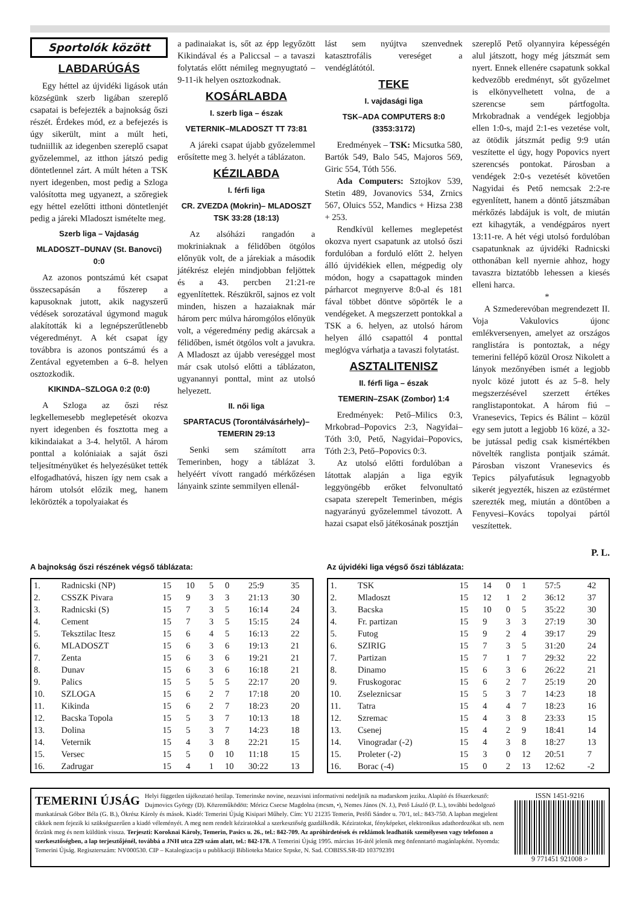Sportolók között
LABDARÚGÁS
Egy héttel az újvidéki ligások után községünk szerb ligában szereplő csapatai is befejezték a bajnokság őszi részét. Érdekes mód, ez a befejezés is úgy sikerült, mint a múlt heti, tudniillik az idegenben szereplő csapat győzelemmel, az itthon játszó pedig döntetlennel zárt. A múlt héten a TSK nyert idegenben, most pedig a Szloga valósította meg ugyanezt, a szőregiek egy héttel ezelőtti itthoni döntetlenjét pedig a járeki Mladoszt ismételte meg.
Szerb liga – Vajdaság
MLADOSZT–DUNAV (St. Banovci) 0:0
Az azonos pontszámú két csapat összecsapásán a főszerep a kapusoknak jutott, akik nagyszerű védések sorozatával úgymond maguk alakították ki a legnépszerűtlenebb végeredményt. A két csapat így továbbra is azonos pontszámú és a Zentával egyetemben a 6–8. helyen osztozkodik.
KIKINDA–SZLOGA 0:2 (0:0)
A Szloga az őszi rész legkellemesebb meglepetését okozva nyert idegenben és fosztotta meg a kikindaiakat a 3-4. helytől. A három ponttal a kolóniaiak a saját őszi teljesítményüket és helyezésüket tették elfogadhatóvá, hiszen így nem csak a három utolsót előzik meg, hanem lekörözték a topolyaiakat és
a padinaiakat is, sőt az épp legyőzött Kikindával és a Paliccsal – a tavaszi folytatás előtt némileg megnyugtató – 9-11-ik helyen osztozkodnak.
KOSÁRLABDA
I. szerb liga – észak
VETERNIK–MLADOSZT TT 73:81
A járeki csapat újabb győzelemmel erősítette meg 3. helyét a táblázaton.
KÉZILABDA
I. férfi liga
CR. ZVEZDA (Mokrin)– MLADOSZT TSK 33:28 (18:13)
Az alsóházi rangadón a mokriniaknak a félidőben ötgólos előnyük volt, de a járekiak a második játékrész elején mindjobban feljöttek és a 43. percben 21:21-re egyenlítettek. Részükről, sajnos ez volt minden, hiszen a hazaiaknak már három perc múlva háromgólos előnyük volt, a végeredmény pedig akárcsak a félidőben, ismét ötgólos volt a javukra. A Mladoszt az újabb vereséggel most már csak utolsó előtti a táblázaton, ugyanannyi ponttal, mint az utolsó helyezett.
II. női liga
SPARTACUS (Torontálvásárhely)–TEMERIN 29:13
Senki sem számított arra Temerinben, hogy a táblázat 3. helyéért vívott rangadó mérkőzésen lányaink szinte semmilyen ellenál-
lást sem nyújtva szenvednek katasztrofális vereséget a vendéglátótól.
TEKE
I. vajdasági liga
TSK–ADA COMPUTERS 8:0 (3353:3172)
Eredmények – TSK: Micsutka 580, Bartók 549, Balo 545, Majoros 569, Giric 554, Tóth 556.
Ada Computers: Sztojkov 539, Stetin 489, Jovanovics 534, Zrnics 567, Oluics 552, Mandics + Hizsa 238 + 253.
Rendkívül kellemes meglepetést okozva nyert csapatunk az utolsó őszi fordulóban a forduló előtt 2. helyen álló újvidékiek ellen, mégpedig oly módon, hogy a csapattagok minden párharcot megnyerve 8:0-al és 181 fával többet döntve söpörték le a vendégeket. A megszerzett pontokkal a TSK a 6. helyen, az utolsó három helyen álló csapattól 4 ponttal meglógva várhatja a tavaszi folytatást.
ASZTALITENISZ
II. férfi liga – észak
TEMERIN–ZSAK (Zombor) 1:4
Eredmények: Pető–Milics 0:3, Mrkobrad–Popovics 2:3, Nagyidai–Tóth 3:0, Pető, Nagyidai–Popovics, Tóth 2:3, Pető–Popovics 0:3.
Az utolsó előtti fordulóban a látottak alapján a liga egyik leggyöngébb erőket felvonultató csapata szerepelt Temerinben, mégis nagyarányú győzelemmel távozott. A hazai csapat első játékosának posztján
szereplő Pető olyannyira képességén alul játszott, hogy még játszmát sem nyert. Ennek ellenére csapatunk sokkal kedvezőbb eredményt, sőt győzelmet is elkönyvelhetett volna, de a szerencse sem pártfogolta. Mrkobradnak a vendégek legjobbja ellen 1:0-s, majd 2:1-es vezetése volt, az ötödik játszmát pedig 9:9 után veszítette el úgy, hogy Popovics nyert szerencsés pontokat. Párosban a vendégek 2:0-s vezetését követően Nagyidai és Pető nemcsak 2:2-re egyenlített, hanem a döntő játszmában mérkőzés labdájuk is volt, de miután ezt kihagyták, a vendégpáros nyert 13:11-re. A hét végi utolsó fordulóban csapatunknak az újvidéki Radnicski otthonában kell nyernie ahhoz, hogy tavaszra biztatóbb lehessen a kiesés elleni harca.
*
A Szmederevóban megrendezett II. Voja Vakulovics újonc emlékversenyen, amelyet az országos ranglistára is pontoztak, a négy temerini fellépő közül Orosz Nikolett a lányok mezőnyében ismét a legjobb nyolc közé jutott és az 5–8. hely megszerzésével szerzett értékes ranglistapontokat. A három fiú – Vranesevics, Tepics és Bálint – közül egy sem jutott a legjobb 16 közé, a 32-be jutással pedig csak kismértékben növelték ranglista pontjaik számát. Párosban viszont Vranesevics és Tepics pályafutásuk legnagyobb sikerét jegyezték, hiszen az ezüstérmet szerezték meg, miután a döntőben a Fenyvesi–Kovács topolyai pártól veszítettek.
P. L.
A bajnokság őszi részének végső táblázata:
| 1. | Radnicski (NP) | 15 | 10 | 5 | 0 | 25:9 | 35 |
| 2. | CSSZK Pivara | 15 | 9 | 3 | 3 | 21:13 | 30 |
| 3. | Radnicski (S) | 15 | 7 | 3 | 5 | 16:14 | 24 |
| 4. | Cement | 15 | 7 | 3 | 5 | 15:15 | 24 |
| 5. | Teksztilac Itesz | 15 | 6 | 4 | 5 | 16:13 | 22 |
| 6. | MLADOSZT | 15 | 6 | 3 | 6 | 19:13 | 21 |
| 7. | Zenta | 15 | 6 | 3 | 6 | 19:21 | 21 |
| 8. | Dunav | 15 | 6 | 3 | 6 | 16:18 | 21 |
| 9. | Palics | 15 | 5 | 5 | 5 | 22:17 | 20 |
| 10. | SZLOGA | 15 | 6 | 2 | 7 | 17:18 | 20 |
| 11. | Kikinda | 15 | 6 | 2 | 7 | 18:23 | 20 |
| 12. | Bacska Topola | 15 | 5 | 3 | 7 | 10:13 | 18 |
| 13. | Dolina | 15 | 5 | 3 | 7 | 14:23 | 18 |
| 14. | Veternik | 15 | 4 | 3 | 8 | 22:21 | 15 |
| 15. | Versec | 15 | 5 | 0 | 10 | 11:18 | 15 |
| 16. | Zadrugar | 15 | 4 | 1 | 10 | 30:22 | 13 |
Az újvidéki liga végső őszi táblázata:
| 1. | TSK | 15 | 14 | 0 | 1 | 57:5 | 42 |
| 2. | Mladoszt | 15 | 12 | 1 | 2 | 36:12 | 37 |
| 3. | Bacska | 15 | 10 | 0 | 5 | 35:22 | 30 |
| 4. | Fr. partizan | 15 | 9 | 3 | 3 | 27:19 | 30 |
| 5. | Futog | 15 | 9 | 2 | 4 | 39:17 | 29 |
| 6. | SZIRIG | 15 | 7 | 3 | 5 | 31:20 | 24 |
| 7. | Partizan | 15 | 7 | 1 | 7 | 29:32 | 22 |
| 8. | Dinamo | 15 | 6 | 3 | 6 | 26:22 | 21 |
| 9. | Fruskogorac | 15 | 6 | 2 | 7 | 25:19 | 20 |
| 10. | Zseleznicsar | 15 | 5 | 3 | 7 | 14:23 | 18 |
| 11. | Tatra | 15 | 4 | 4 | 7 | 18:23 | 16 |
| 12. | Szremac | 15 | 4 | 3 | 8 | 23:33 | 15 |
| 13. | Csenej | 15 | 4 | 2 | 9 | 18:41 | 14 |
| 14. | Vinogradar (-2) | 15 | 4 | 3 | 8 | 18:27 | 13 |
| 15. | Proleter (-2) | 15 | 3 | 0 | 12 | 20:51 | 7 |
| 16. | Borac (-4) | 15 | 0 | 2 | 13 | 12:62 | -2 |
TEMERINI ÚJSÁG Helyi független tájékoztató hetilap. Temerinske novine, nezavisni informativni nedeljnik na mađarskom jeziku. Alapító és főszerkesztő: Dujmovics György (D). Közreműködött: Móricz Csecse Magdolna (mcsm, •), Nemes János (N. J.), Pető László (P. L.), további bedolgozó munkatársak Góbor Béla (G. B.), Ökrész Károly és mások. Kiadó: Temerini Újság Kisipari Műhely. Cím: YU 21235 Temerin, Petőfi Sándor u. 70/1, tel.: 843-750. A lapban megjelent cikkek nem fejezik ki szükségszerűen a kiadó véleményét. A meg nem rendelt kéziratokkal a szerkesztőség gazdálkodik. Kéziratokat, fényképeket, elektronikus adathordozókat stb. nem őrzünk meg és nem küldünk vissza. Terjeszti: Koroknai Károly, Temerin, Pasics u. 26., tel.: 842-709. Az apróhirdetések és reklámok leadhatók személyesen vagy telefonon a szerkesztőségben, a lap terjesztőjénél, továbbá a JNH utca 229 szám alatt, tel.: 842-178. A Temerini Újság 1995. március 16-ától jelenik meg önfenntartó magánlapként. Nyomda: Temerini Újság. Regiszterszám: NV000530. CIP – Katalogizacija u publikaciji Biblioteka Matice Srpske, N. Sad. COBISS.SR-ID 103792391
ISSN 1451-9216
9 771451 921008 >